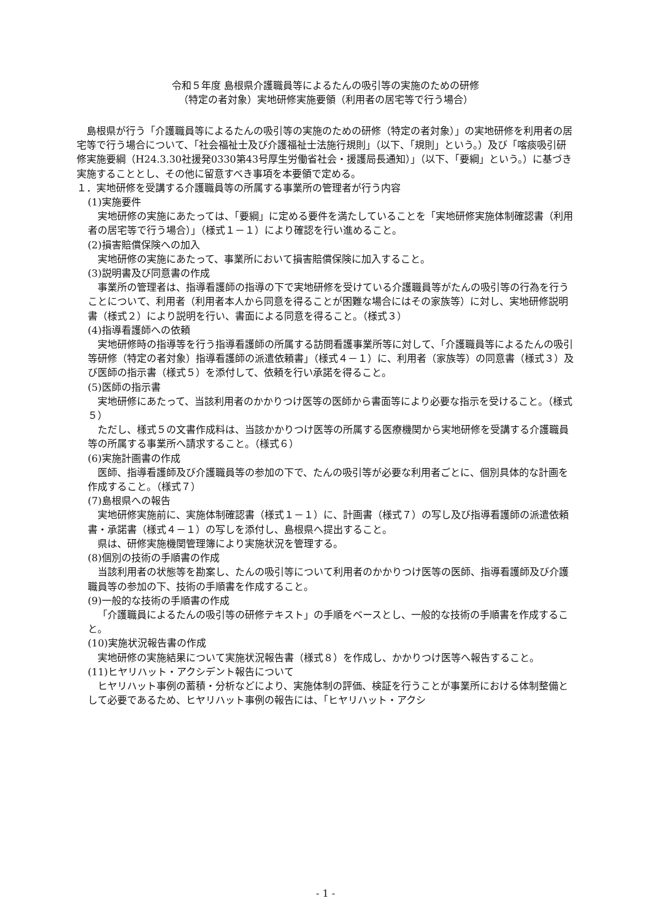令和５年度 島根県介護職員等によるたんの吸引等の実施のための研修
（特定の者対象）実地研修実施要領（利用者の居宅等で行う場合）
島根県が行う「介護職員等によるたんの吸引等の実施のための研修（特定の者対象）」の実地研修を利用者の居宅等で行う場合について、「社会福祉士及び介護福祉士法施行規則」（以下、「規則」という。）及び「喀痰吸引研修実施要綱（H24.3.30社援発0330第43号厚生労働省社会・援護局長通知）」（以下、「要綱」という。）に基づき実施することとし、その他に留意すべき事項を本要領で定める。
１．実地研修を受講する介護職員等の所属する事業所の管理者が行う内容
(1)実施要件
実地研修の実施にあたっては、「要綱」に定める要件を満たしていることを「実地研修実施体制確認書（利用者の居宅等で行う場合）」（様式１－１）により確認を行い進めること。
(2)損害賠償保険への加入
実地研修の実施にあたって、事業所において損害賠償保険に加入すること。
(3)説明書及び同意書の作成
事業所の管理者は、指導看護師の指導の下で実地研修を受けている介護職員等がたんの吸引等の行為を行うことについて、利用者（利用者本人から同意を得ることが困難な場合にはその家族等）に対し、実地研修説明書（様式２）により説明を行い、書面による同意を得ること。（様式３）
(4)指導看護師への依頼
実地研修時の指導等を行う指導看護師の所属する訪問看護事業所等に対して、「介護職員等によるたんの吸引等研修（特定の者対象）指導看護師の派遣依頼書」（様式４－１）に、利用者（家族等）の同意書（様式３）及び医師の指示書（様式５）を添付して、依頼を行い承諾を得ること。
(5)医師の指示書
実地研修にあたって、当該利用者のかかりつけ医等の医師から書面等により必要な指示を受けること。（様式５）
ただし、様式５の文書作成料は、当該かかりつけ医等の所属する医療機関から実地研修を受講する介護職員等の所属する事業所へ請求すること。（様式６）
(6)実施計画書の作成
医師、指導看護師及び介護職員等の参加の下で、たんの吸引等が必要な利用者ごとに、個別具体的な計画を作成すること。（様式７）
(7)島根県への報告
実地研修実施前に、実施体制確認書（様式１－１）に、計画書（様式７）の写し及び指導看護師の派遣依頼書・承諾書（様式４－１）の写しを添付し、島根県へ提出すること。
県は、研修実施機関管理簿により実施状況を管理する。
(8)個別の技術の手順書の作成
当該利用者の状態等を勘案し、たんの吸引等について利用者のかかりつけ医等の医師、指導看護師及び介護職員等の参加の下、技術の手順書を作成すること。
(9)一般的な技術の手順書の作成
「介護職員によるたんの吸引等の研修テキスト」の手順をベースとし、一般的な技術の手順書を作成すること。
(10)実施状況報告書の作成
実地研修の実施結果について実施状況報告書（様式８）を作成し、かかりつけ医等へ報告すること。
(11)ヒヤリハット・アクシデント報告について
ヒヤリハット事例の蓄積・分析などにより、実施体制の評価、検証を行うことが事業所における体制整備として必要であるため、ヒヤリハット事例の報告には、「ヒヤリハット・アクシ
- 1 -